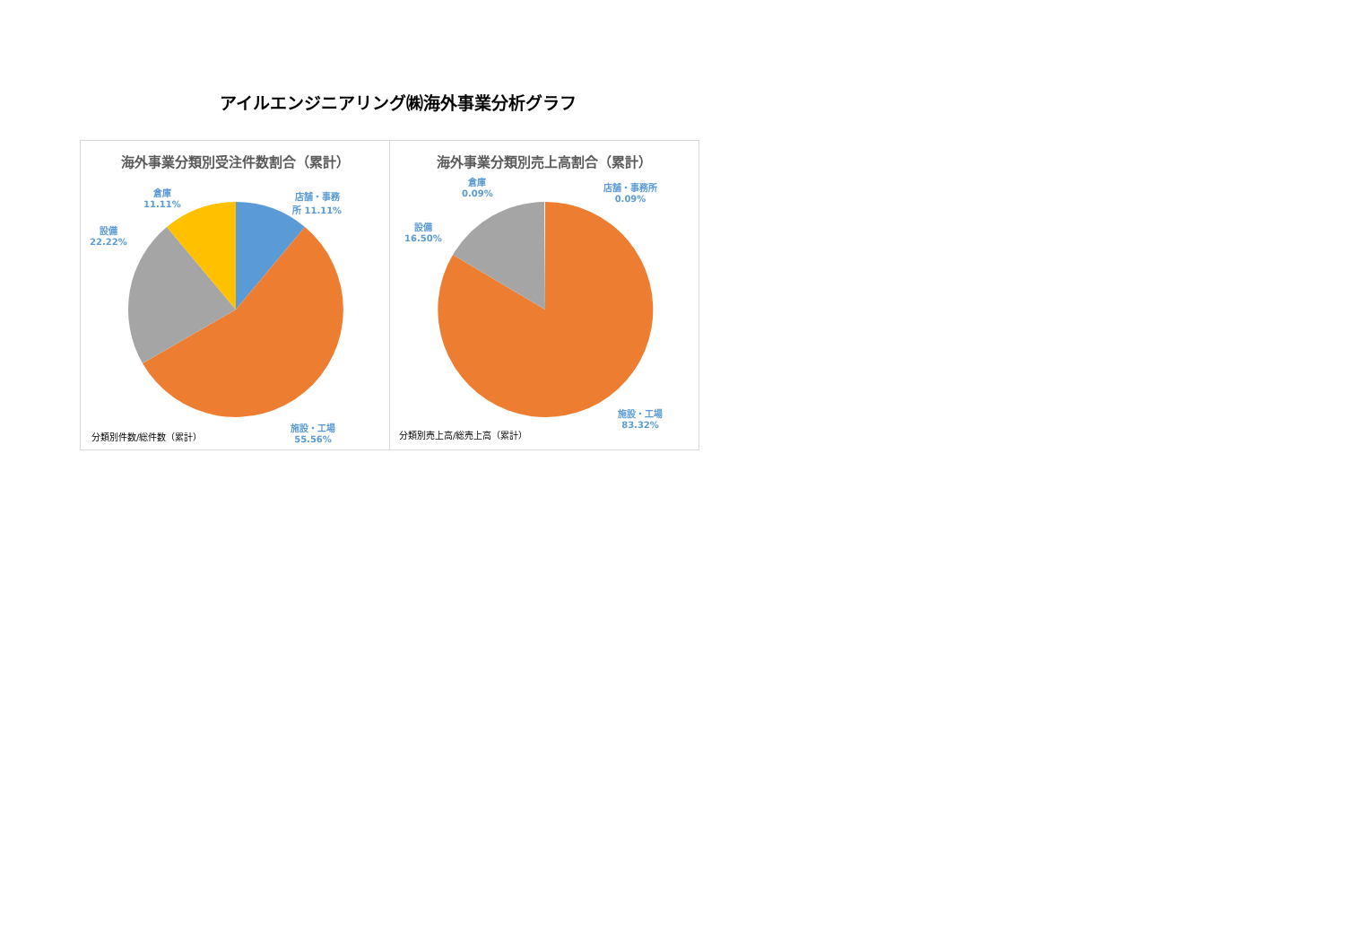アイルエンジニアリング㈱海外事業分析グラフ
海外事業分類別受注件数割合（累計）
倉庫
11.11%
店舗・事務
所 11.11%
設備
22.22%
施設・工場
55.56%
分類別件数/総件数（累計）
海外事業分類別売上高割合（累計）
倉庫
0.09%
店舗・事務所
0.09%
設備
16.50%
施設・工場
83.32%
分類別売上高/総売上高（累計）